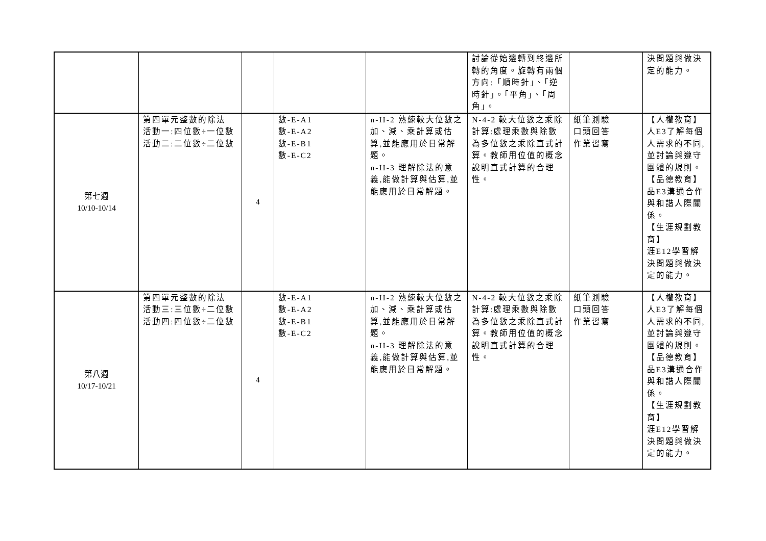| | | | | | 討論從始邊轉到終邊所轉的角度。旋轉有兩個方向:「順時針」、「逆時針」。「平角」、「周角」。 | | 決問題與做決定的能力。 |
| 第七週 10/10-10/14 | 第四單元整數的除法 活動一:四位數÷一位數 活動二:二位數÷二位數 | 4 | 數-E-A1 數-E-A2 數-E-B1 數-E-C2 | n-II-2 熟練較大位數之加、減、乘計算或估算,並能應用於日常解題。 n-II-3 理解除法的意義,能做計算與估算,並能應用於日常解題。 | N-4-2 較大位數之乘除計算:處理乘數與除數為多位數之乘除直式計算。教師用位值的概念說明直式計算的合理性。 | 紙筆測驗 口頭回答 作業習寫 | 【人權教育】 人E3了解每個人需求的不同,並討論與遵守團體的規則。 【品德教育】 品E3溝通合作與和諧人際關係。 【生涯規劃教育】 涯E12學習解決問題與做決定的能力。 |
| 第八週 10/17-10/21 | 第四單元整數的除法 活動三:三位數÷二位數 活動四:四位數÷二位數 | 4 | 數-E-A1 數-E-A2 數-E-B1 數-E-C2 | n-II-2 熟練較大位數之加、減、乘計算或估算,並能應用於日常解題。 n-II-3 理解除法的意義,能做計算與估算,並能應用於日常解題。 | N-4-2 較大位數之乘除計算:處理乘數與除數為多位數之乘除直式計算。教師用位值的概念說明直式計算的合理性。 | 紙筆測驗 口頭回答 作業習寫 | 【人權教育】 人E3了解每個人需求的不同,並討論與遵守團體的規則。 【品德教育】 品E3溝通合作與和諧人際關係。 【生涯規劃教育】 涯E12學習解決問題與做決定的能力。 |